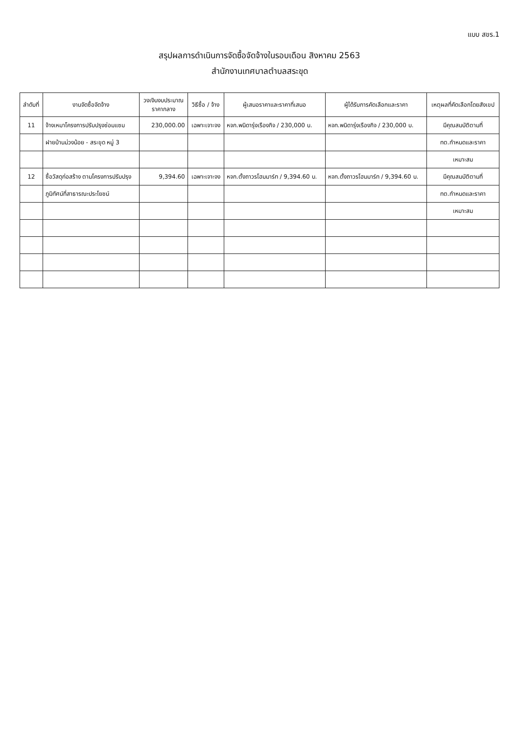แบบ สขร.1
สรุปผลการดำเนินการจัดซื้อจัดจ้างในรอบเดือน สิงหาคม 2563
สำนักงานเทศบาลตำบลสระขุด
| ลำดับที่ | งานจัดซื้อจัดจ้าง | วงเงินงบประมาณ ราคากลาง | วิธีซื้อ / จ้าง | ผู้เสนอราคาและราคาที่เสนอ | ผู้ได้รับการคัดเลือกและราคา | เหตุผลที่คัดเลือกโดยสังเขป |
| --- | --- | --- | --- | --- | --- | --- |
| 11 | จ้างเหมาโครงการปรับปรุงซ่อมแซม | 230,000.00 | เฉพาะเจาะจง | หจก.พนิดารุ่งเรืองกิจ / 230,000 บ. | หจก.พนิดารุ่งเรืองกิจ / 230,000 บ. | มีคุณสมบัติตามที่ |
| | ฝายบ้านม่วงน้อย - สระขุด หมู่ 3 | | | | | ทต.กำหนดและราคา |
| | | | | | | เหมาะสม |
| 12 | ซื้อวัสดุก่อสร้าง ตามโครงการปรับปรุง | 9,394.60 | เฉพาะเจาะจง | หจก.ตั้งถาวรโฮมมาร์ท / 9,394.60 บ. | หจก.ตั้งถาวรโฮมมาร์ท / 9,394.60 บ. | มีคุณสมบัติตามที่ |
| | ภูมิทัศน์ที่สาธารณะประโยชน์ | | | | | ทต.กำหนดและราคา |
| | | | | | | เหมาะสม |